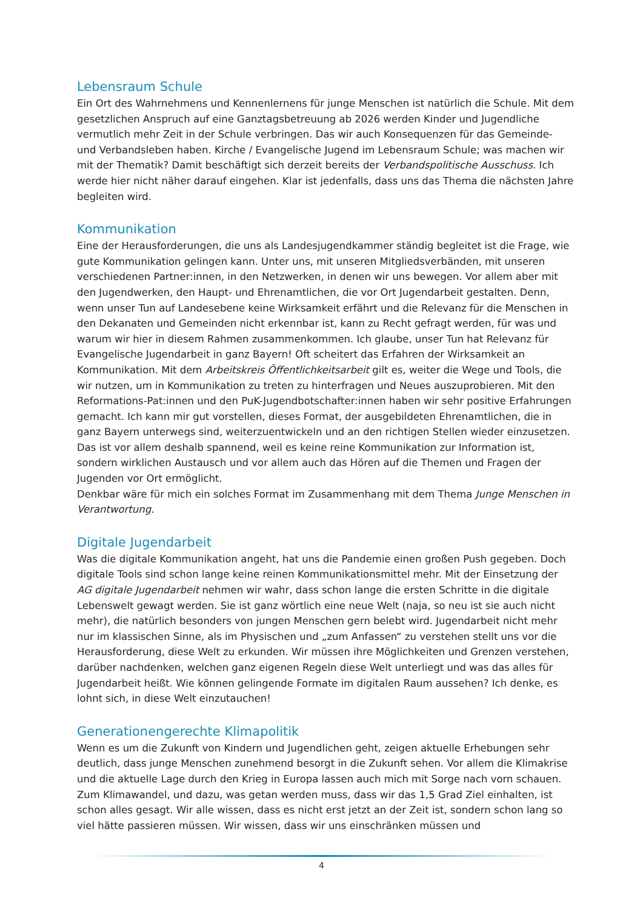Lebensraum Schule
Ein Ort des Wahrnehmens und Kennenlernens für junge Menschen ist natürlich die Schule. Mit dem gesetzlichen Anspruch auf eine Ganztagsbetreuung ab 2026 werden Kinder und Jugendliche vermutlich mehr Zeit in der Schule verbringen. Das wir auch Konsequenzen für das Gemeinde- und Verbandsleben haben. Kirche / Evangelische Jugend im Lebensraum Schule; was machen wir mit der Thematik? Damit beschäftigt sich derzeit bereits der Verbandspolitische Ausschuss. Ich werde hier nicht näher darauf eingehen. Klar ist jedenfalls, dass uns das Thema die nächsten Jahre begleiten wird.
Kommunikation
Eine der Herausforderungen, die uns als Landesjugendkammer ständig begleitet ist die Frage, wie gute Kommunikation gelingen kann. Unter uns, mit unseren Mitgliedsverbänden, mit unseren verschiedenen Partner:innen, in den Netzwerken, in denen wir uns bewegen. Vor allem aber mit den Jugendwerken, den Haupt- und Ehrenamtlichen, die vor Ort Jugendarbeit gestalten. Denn, wenn unser Tun auf Landesebene keine Wirksamkeit erfährt und die Relevanz für die Menschen in den Dekanaten und Gemeinden nicht erkennbar ist, kann zu Recht gefragt werden, für was und warum wir hier in diesem Rahmen zusammenkommen. Ich glaube, unser Tun hat Relevanz für Evangelische Jugendarbeit in ganz Bayern! Oft scheitert das Erfahren der Wirksamkeit an Kommunikation. Mit dem Arbeitskreis Öffentlichkeitsarbeit gilt es, weiter die Wege und Tools, die wir nutzen, um in Kommunikation zu treten zu hinterfragen und Neues auszuprobieren. Mit den Reformations-Pat:innen und den PuK-Jugendbotschafter:innen haben wir sehr positive Erfahrungen gemacht. Ich kann mir gut vorstellen, dieses Format, der ausgebildeten Ehrenamtlichen, die in ganz Bayern unterwegs sind, weiterzuentwickeln und an den richtigen Stellen wieder einzusetzen. Das ist vor allem deshalb spannend, weil es keine reine Kommunikation zur Information ist, sondern wirklichen Austausch und vor allem auch das Hören auf die Themen und Fragen der Jugenden vor Ort ermöglicht.
Denkbar wäre für mich ein solches Format im Zusammenhang mit dem Thema Junge Menschen in Verantwortung.
Digitale Jugendarbeit
Was die digitale Kommunikation angeht, hat uns die Pandemie einen großen Push gegeben. Doch digitale Tools sind schon lange keine reinen Kommunikationsmittel mehr. Mit der Einsetzung der AG digitale Jugendarbeit nehmen wir wahr, dass schon lange die ersten Schritte in die digitale Lebenswelt gewagt werden. Sie ist ganz wörtlich eine neue Welt (naja, so neu ist sie auch nicht mehr), die natürlich besonders von jungen Menschen gern belebt wird. Jugendarbeit nicht mehr nur im klassischen Sinne, als im Physischen und „zum Anfassen“ zu verstehen stellt uns vor die Herausforderung, diese Welt zu erkunden. Wir müssen ihre Möglichkeiten und Grenzen verstehen, darüber nachdenken, welchen ganz eigenen Regeln diese Welt unterliegt und was das alles für Jugendarbeit heißt. Wie können gelingende Formate im digitalen Raum aussehen? Ich denke, es lohnt sich, in diese Welt einzutauchen!
Generationengerechte Klimapolitik
Wenn es um die Zukunft von Kindern und Jugendlichen geht, zeigen aktuelle Erhebungen sehr deutlich, dass junge Menschen zunehmend besorgt in die Zukunft sehen. Vor allem die Klimakrise und die aktuelle Lage durch den Krieg in Europa lassen auch mich mit Sorge nach vorn schauen. Zum Klimawandel, und dazu, was getan werden muss, dass wir das 1,5 Grad Ziel einhalten, ist schon alles gesagt. Wir alle wissen, dass es nicht erst jetzt an der Zeit ist, sondern schon lang so viel hätte passieren müssen. Wir wissen, dass wir uns einschränken müssen und
4